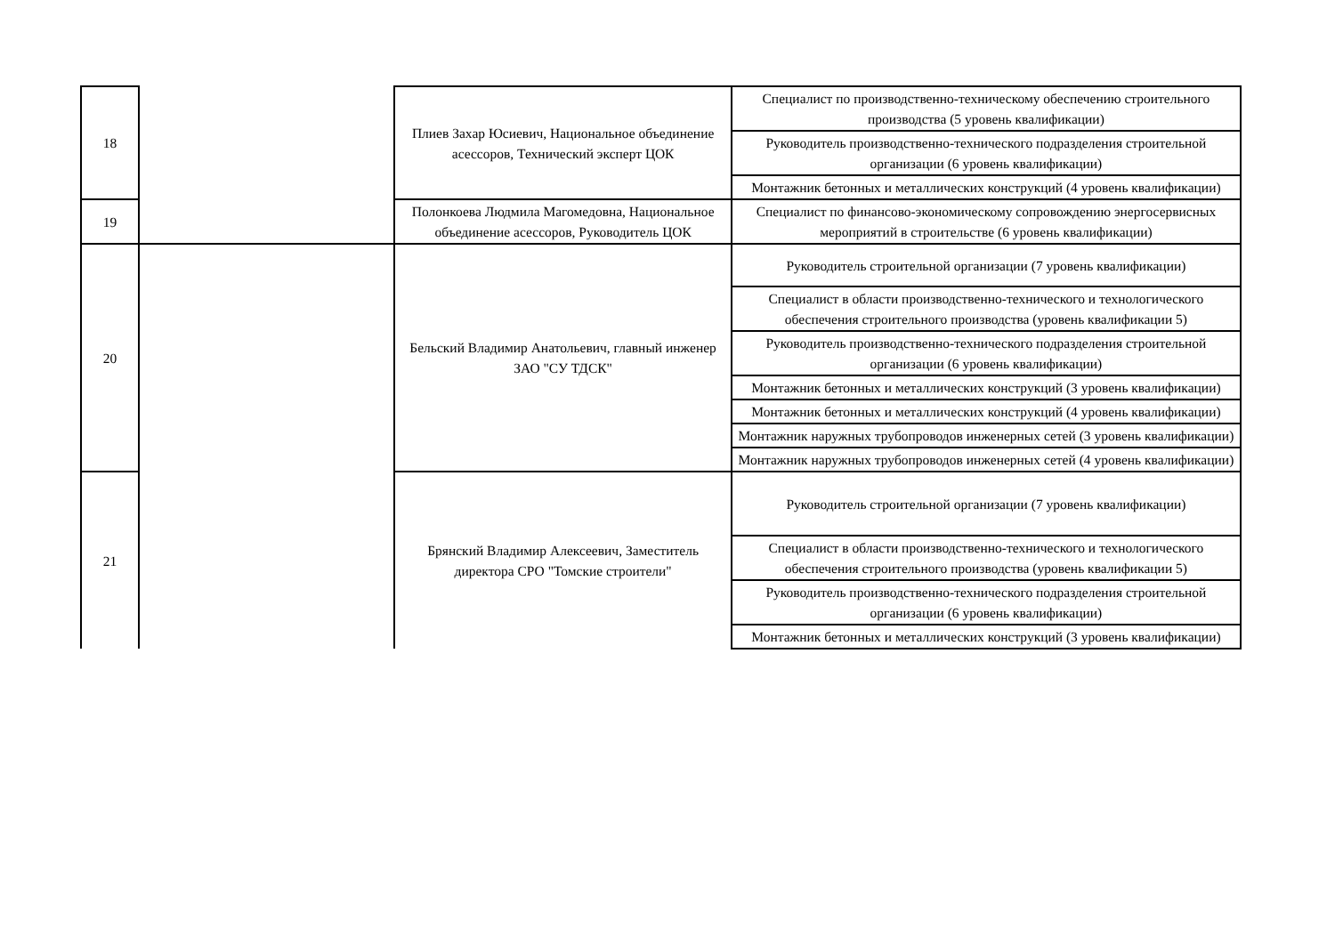| 18 | | Плиев Захар Юсиевич, Национальное объединение асессоров, Технический эксперт ЦОК | Специалист по производственно-техническому обеспечению строительного производства (5 уровень квалификации) |
| | | | Руководитель производственно-технического подразделения строительной организации (6 уровень квалификации) |
| | | | Монтажник бетонных и металлических конструкций (4 уровень квалификации) |
| 19 | | Полонкоева Людмила Магомедовна, Национальное объединение асессоров, Руководитель ЦОК | Специалист по финансово-экономическому сопровождению энергосервисных мероприятий в строительстве (6 уровень квалификации) |
| 20 | | Бельский Владимир Анатольевич, главный инженер ЗАО "СУ ТДСК" | Руководитель строительной организации (7 уровень квалификации) |
| | | | Специалист в области производственно-технического и технологического обеспечения строительного производства (уровень квалификации 5) |
| | | | Руководитель производственно-технического подразделения строительной организации (6 уровень квалификации) |
| | | | Монтажник бетонных и металлических конструкций (3 уровень квалификации) |
| | | | Монтажник бетонных и металлических конструкций (4 уровень квалификации) |
| | | | Монтажник наружных трубопроводов инженерных сетей (3 уровень квалификации) |
| | | | Монтажник наружных трубопроводов инженерных сетей (4 уровень квалификации) |
| 21 | | Брянский Владимир Алексеевич, Заместитель директора СРО "Томские строители" | Руководитель строительной организации (7 уровень квалификации) |
| | | | Специалист в области производственно-технического и технологического обеспечения строительного производства (уровень квалификации 5) |
| | | | Руководитель производственно-технического подразделения строительной организации (6 уровень квалификации) |
| | | | Монтажник бетонных и металлических конструкций (3 уровень квалификации) |